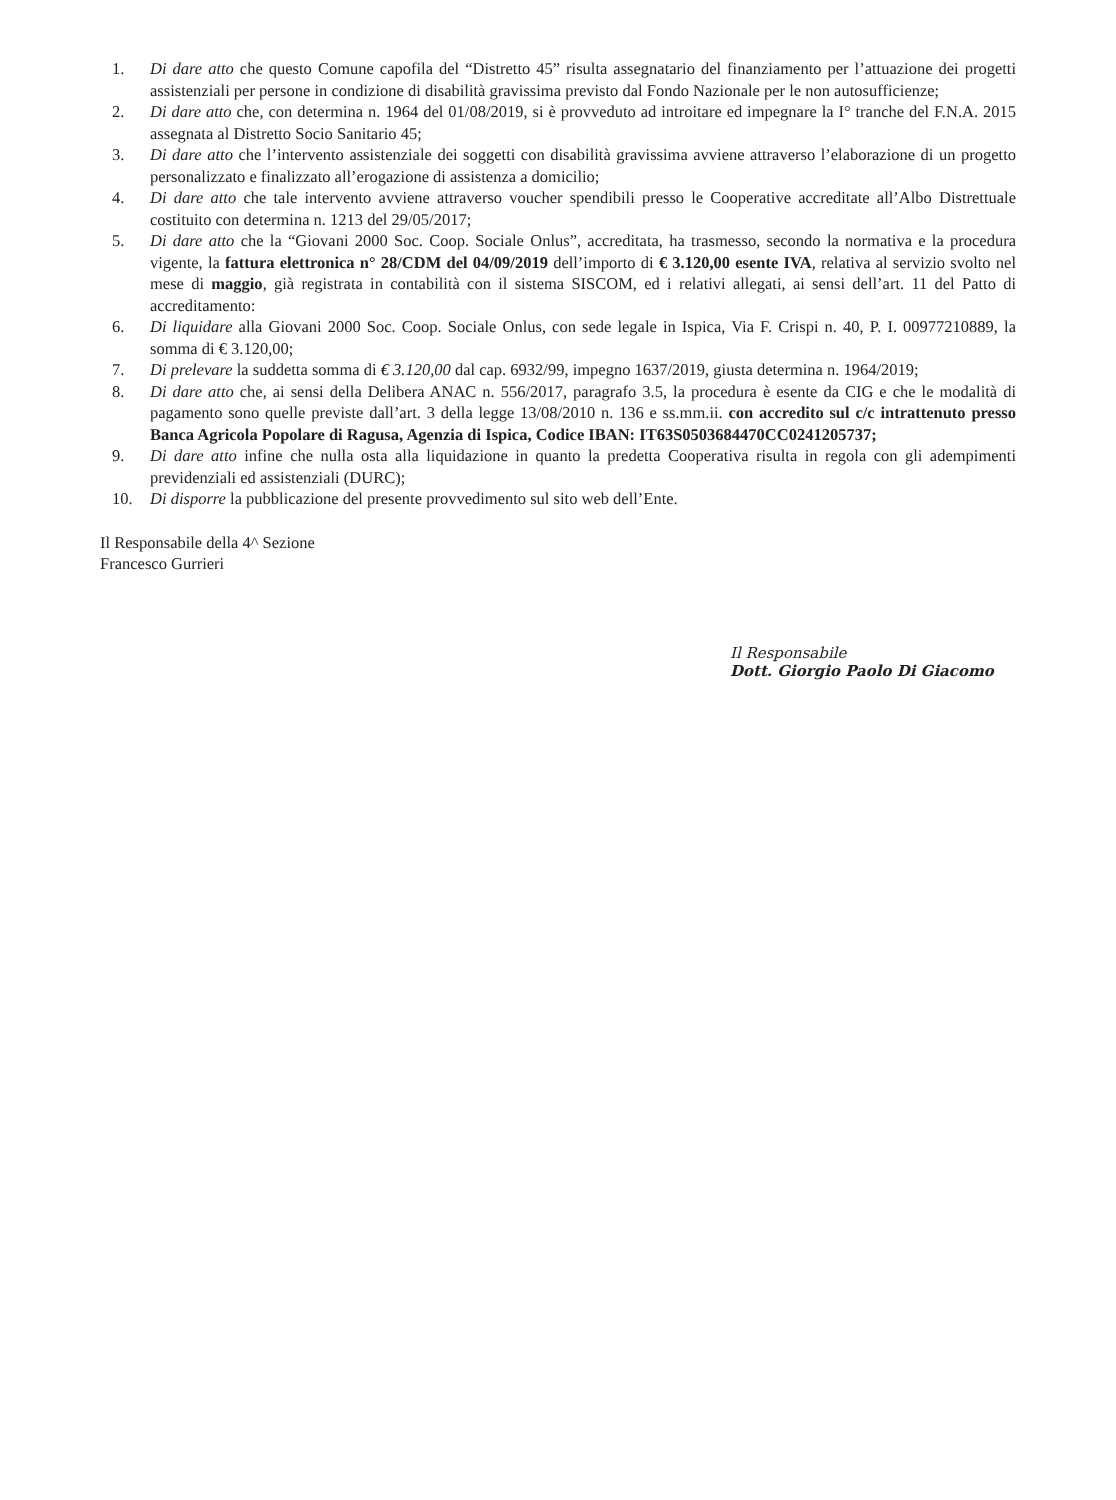1. Di dare atto che questo Comune capofila del “Distretto 45” risulta assegnatario del finanziamento per l’attuazione dei progetti assistenziali per persone in condizione di disabilità gravissima previsto dal Fondo Nazionale per le non autosufficienze;
2. Di dare atto che, con determina n. 1964 del 01/08/2019, si è provveduto ad introitare ed impegnare la I° tranche del F.N.A. 2015 assegnata al Distretto Socio Sanitario 45;
3. Di dare atto che l’intervento assistenziale dei soggetti con disabilità gravissima avviene attraverso l’elaborazione di un progetto personalizzato e finalizzato all’erogazione di assistenza a domicilio;
4. Di dare atto che tale intervento avviene attraverso voucher spendibili presso le Cooperative accreditate all’Albo Distrettuale costituito con determina n. 1213 del 29/05/2017;
5. Di dare atto che la “Giovani 2000 Soc. Coop. Sociale Onlus”, accreditata, ha trasmesso, secondo la normativa e la procedura vigente, la fattura elettronica n° 28/CDM del 04/09/2019 dell’importo di € 3.120,00 esente IVA, relativa al servizio svolto nel mese di maggio, già registrata in contabilità con il sistema SISCOM, ed i relativi allegati, ai sensi dell’art. 11 del Patto di accreditamento:
6. Di liquidare alla Giovani 2000 Soc. Coop. Sociale Onlus, con sede legale in Ispica, Via F. Crispi n. 40, P. I. 00977210889, la somma di € 3.120,00;
7. Di prelevare la suddetta somma di € 3.120,00 dal cap. 6932/99, impegno 1637/2019, giusta determina n. 1964/2019;
8. Di dare atto che, ai sensi della Delibera ANAC n. 556/2017, paragrafo 3.5, la procedura è esente da CIG e che le modalità di pagamento sono quelle previste dall’art. 3 della legge 13/08/2010 n. 136 e ss.mm.ii. con accredito sul c/c intrattenuto presso Banca Agricola Popolare di Ragusa, Agenzia di Ispica, Codice IBAN: IT63S0503684470CC0241205737;
9. Di dare atto infine che nulla osta alla liquidazione in quanto la predetta Cooperativa risulta in regola con gli adempimenti previdenziali ed assistenziali (DURC);
10. Di disporre la pubblicazione del presente provvedimento sul sito web dell’Ente.
Il Responsabile della 4^ Sezione
Francesco Gurrieri
Il Responsabile
Dott. Giorgio Paolo Di Giacomo